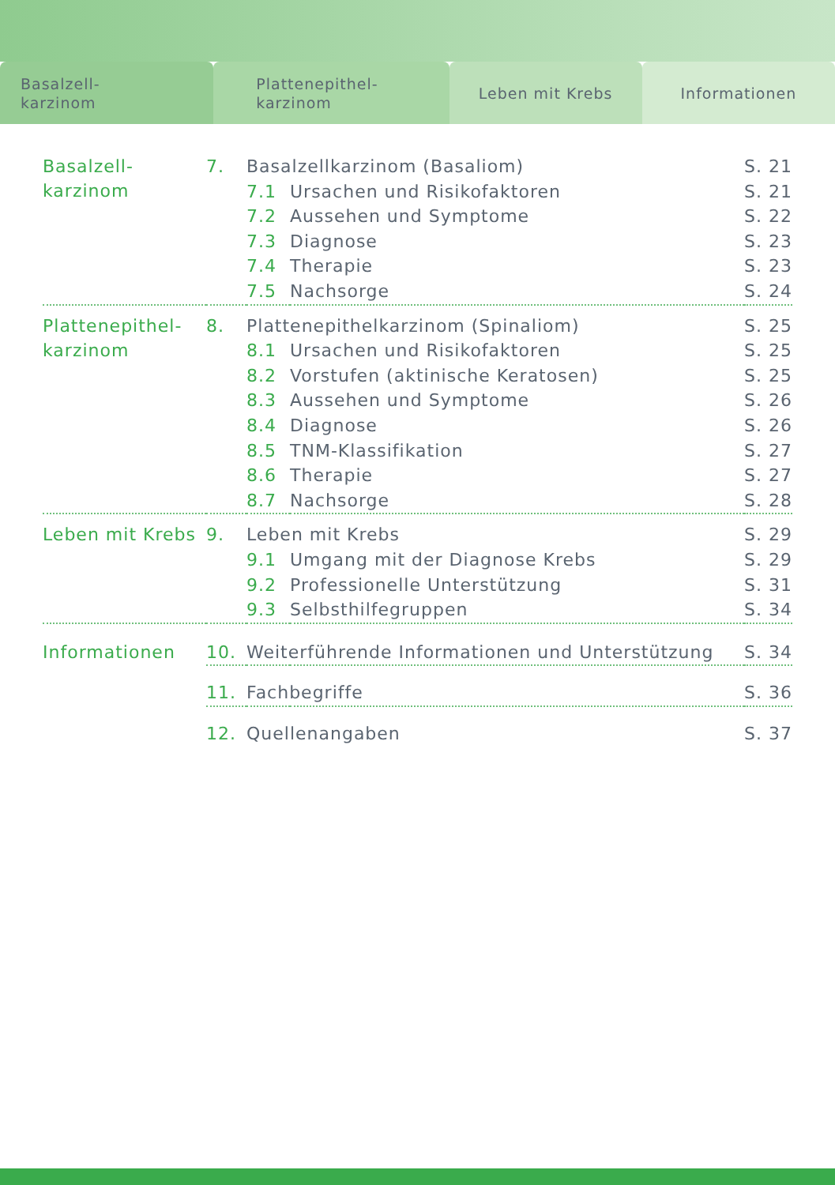Basalzell-
karzinom
Plattenepithel-
karzinom
Leben mit Krebs Informationen
| Basalzell- karzinom | 7. | Basalzellkarzinom (Basaliom) | | S. 21 |
| | | 7.1 | Ursachen und Risikofaktoren | S. 21 |
| | | 7.2 | Aussehen und Symptome | S. 22 |
| | | 7.3 | Diagnose | S. 23 |
| | | 7.4 | Therapie | S. 23 |
| | | 7.5 | Nachsorge | S. 24 |
| Plattenepithel- karzinom | 8. | Plattenepithelkarzinom (Spinaliom) | | S. 25 |
| | | 8.1 | Ursachen und Risikofaktoren | S. 25 |
| | | 8.2 | Vorstufen (aktinische Keratosen) | S. 25 |
| | | 8.3 | Aussehen und Symptome | S. 26 |
| | | 8.4 | Diagnose | S. 26 |
| | | 8.5 | TNM-Klassifikation | S. 27 |
| | | 8.6 | Therapie | S. 27 |
| | | 8.7 | Nachsorge | S. 28 |
| Leben mit Krebs | 9. | Leben mit Krebs | | S. 29 |
| | | 9.1 | Umgang mit der Diagnose Krebs | S. 29 |
| | | 9.2 | Professionelle Unterstützung | S. 31 |
| | | 9.3 | Selbsthilfegruppen | S. 34 |
| Informationen | 10. | Weiterführende Informationen und Unterstützung | | S. 34 |
| | 11. | Fachbegriffe | | S. 36 |
| | 12. | Quellenangaben | | S. 37 |